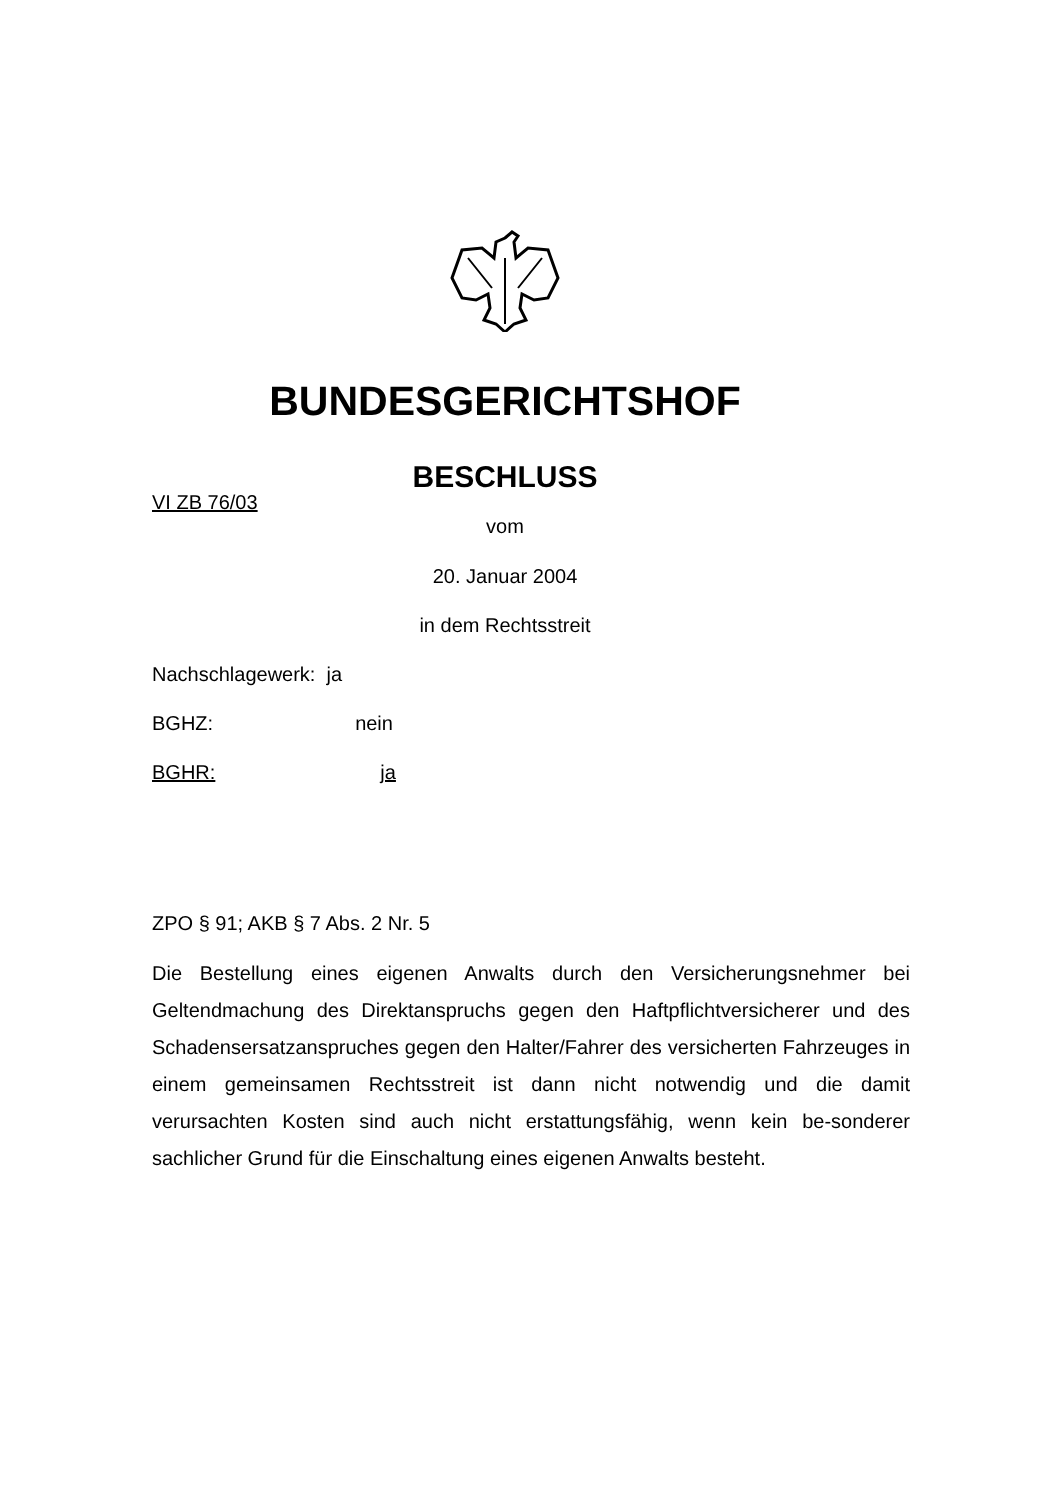BUNDESGERICHTSHOF
BESCHLUSS
VI ZB 76/03
vom
20. Januar 2004
in dem Rechtsstreit
Nachschlagewerk: ja
BGHZ: nein
BGHR: ja
ZPO § 91; AKB § 7 Abs. 2 Nr. 5
Die Bestellung eines eigenen Anwalts durch den Versicherungsnehmer bei Geltendmachung des Direktanspruchs gegen den Haftpflichtversicherer und des Schadensersatzanspruches gegen den Halter/Fahrer des versicherten Fahrzeuges in einem gemeinsamen Rechtsstreit ist dann nicht notwendig und die damit verursachten Kosten sind auch nicht erstattungsfähig, wenn kein be-sonderer sachlicher Grund für die Einschaltung eines eigenen Anwalts besteht.